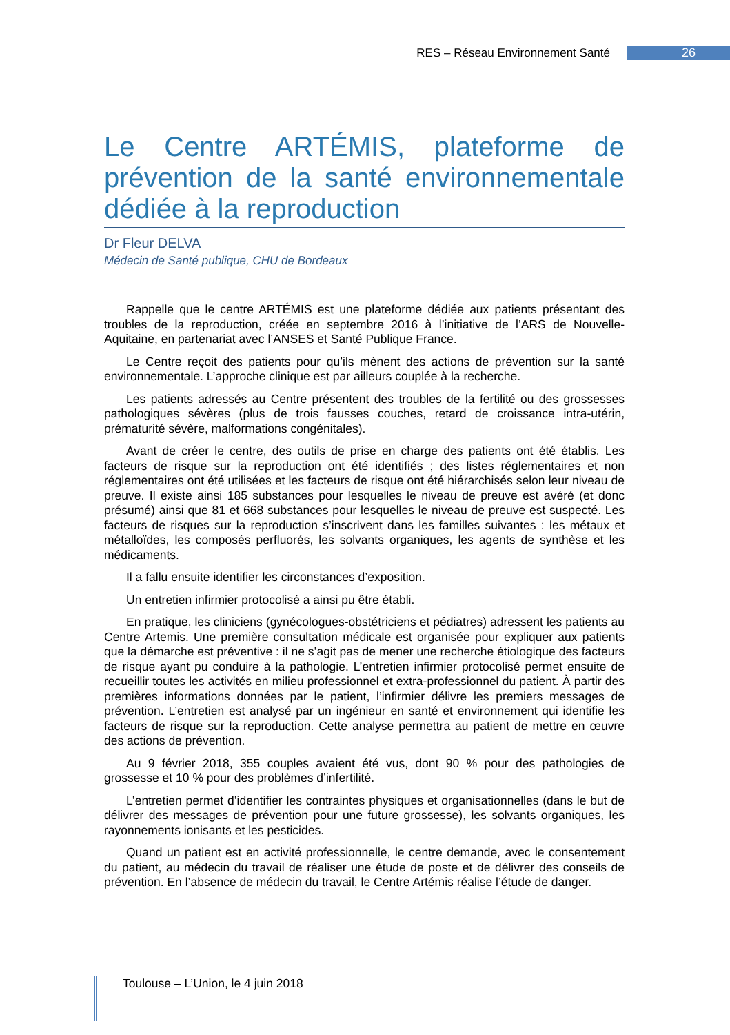RES – Réseau Environnement Santé 26
Le Centre ARTÉMIS, plateforme de prévention de la santé environnementale dédiée à la reproduction
Dr Fleur DELVA
Médecin de Santé publique, CHU de Bordeaux
Rappelle que le centre ARTÉMIS est une plateforme dédiée aux patients présentant des troubles de la reproduction, créée en septembre 2016 à l’initiative de l’ARS de Nouvelle-Aquitaine, en partenariat avec l’ANSES et Santé Publique France.
Le Centre reçoit des patients pour qu’ils mènent des actions de prévention sur la santé environnementale. L’approche clinique est par ailleurs couplée à la recherche.
Les patients adressés au Centre présentent des troubles de la fertilité ou des grossesses pathologiques sévères (plus de trois fausses couches, retard de croissance intra-utérin, prématurité sévère, malformations congénitales).
Avant de créer le centre, des outils de prise en charge des patients ont été établis. Les facteurs de risque sur la reproduction ont été identifiés ; des listes réglementaires et non réglementaires ont été utilisées et les facteurs de risque ont été hiérarchisés selon leur niveau de preuve. Il existe ainsi 185 substances pour lesquelles le niveau de preuve est avéré (et donc présumé) ainsi que 81 et 668 substances pour lesquelles le niveau de preuve est suspecté. Les facteurs de risques sur la reproduction s’inscrivent dans les familles suivantes : les métaux et métalloïdes, les composés perfluorés, les solvants organiques, les agents de synthèse et les médicaments.
Il a fallu ensuite identifier les circonstances d’exposition.
Un entretien infirmier protocolisé a ainsi pu être établi.
En pratique, les cliniciens (gynécologues-obstétriciens et pédiatres) adressent les patients au Centre Artemis. Une première consultation médicale est organisée pour expliquer aux patients que la démarche est préventive : il ne s’agit pas de mener une recherche étiologique des facteurs de risque ayant pu conduire à la pathologie. L’entretien infirmier protocolisé permet ensuite de recueillir toutes les activités en milieu professionnel et extra-professionnel du patient. À partir des premières informations données par le patient, l’infirmier délivre les premiers messages de prévention. L’entretien est analysé par un ingénieur en santé et environnement qui identifie les facteurs de risque sur la reproduction. Cette analyse permettra au patient de mettre en œuvre des actions de prévention.
Au 9 février 2018, 355 couples avaient été vus, dont 90 % pour des pathologies de grossesse et 10 % pour des problèmes d’infertilité.
L’entretien permet d’identifier les contraintes physiques et organisationnelles (dans le but de délivrer des messages de prévention pour une future grossesse), les solvants organiques, les rayonnements ionisants et les pesticides.
Quand un patient est en activité professionnelle, le centre demande, avec le consentement du patient, au médecin du travail de réaliser une étude de poste et de délivrer des conseils de prévention. En l’absence de médecin du travail, le Centre Artémis réalise l’étude de danger.
Toulouse – L’Union, le 4 juin 2018